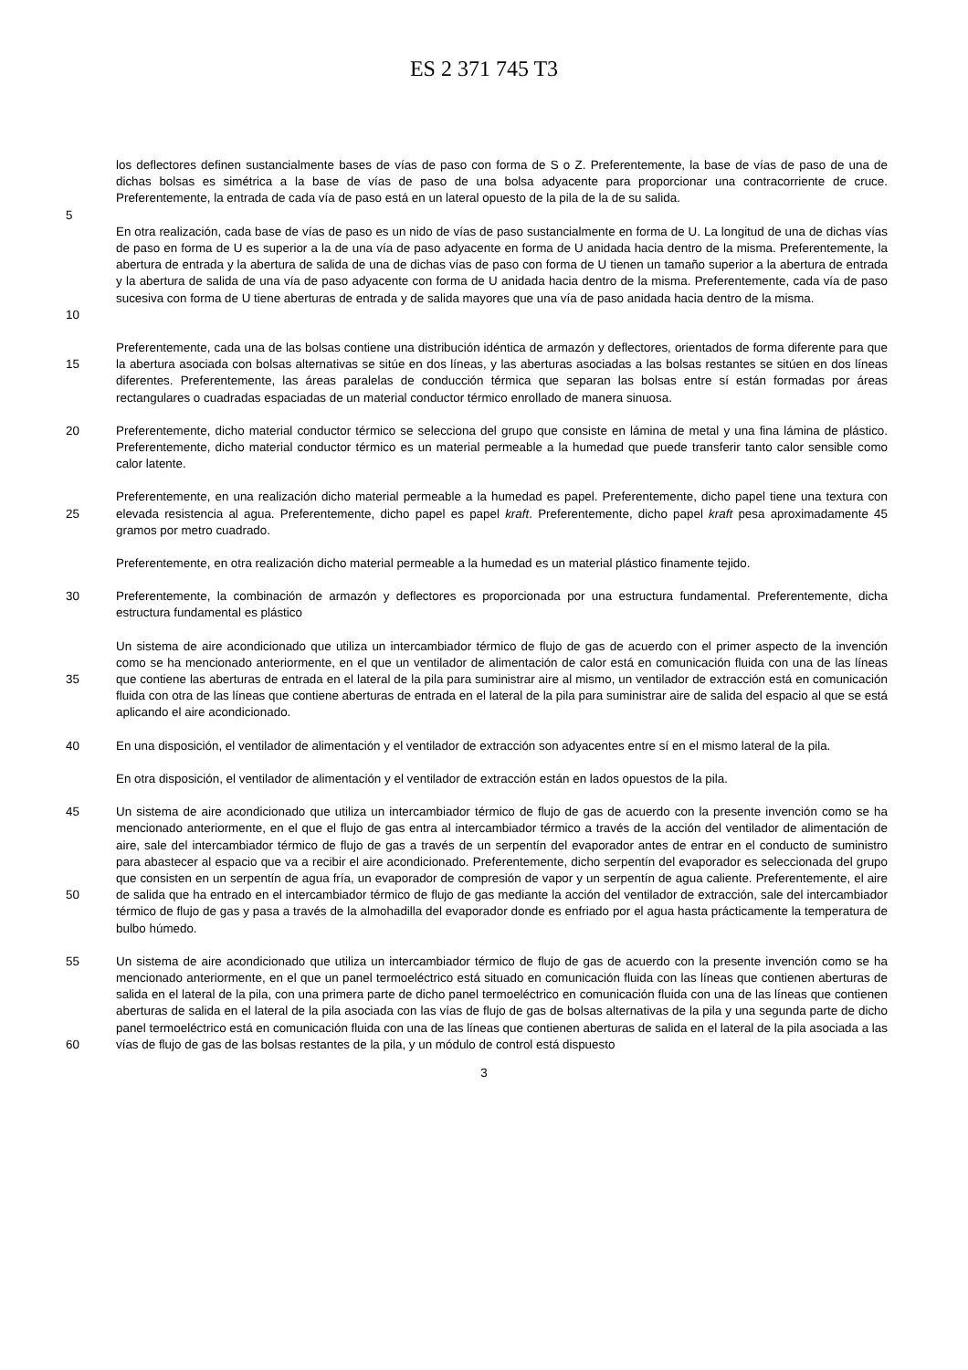ES 2 371 745 T3
los deflectores definen sustancialmente bases de vías de paso con forma de S o Z. Preferentemente, la base de vías de paso de una de dichas bolsas es simétrica a la base de vías de paso de una bolsa adyacente para proporcionar una contracorriente de cruce. Preferentemente, la entrada de cada vía de paso está en un lateral opuesto de la pila de la de su salida.
5
10 En otra realización, cada base de vías de paso es un nido de vías de paso sustancialmente en forma de U. La longitud de una de dichas vías de paso en forma de U es superior a la de una vía de paso adyacente en forma de U anidada hacia dentro de la misma. Preferentemente, la abertura de entrada y la abertura de salida de una de dichas vías de paso con forma de U tienen un tamaño superior a la abertura de entrada y la abertura de salida de una vía de paso adyacente con forma de U anidada hacia dentro de la misma. Preferentemente, cada vía de paso sucesiva con forma de U tiene aberturas de entrada y de salida mayores que una vía de paso anidada hacia dentro de la misma.
15 Preferentemente, cada una de las bolsas contiene una distribución idéntica de armazón y deflectores, orientados de forma diferente para que la abertura asociada con bolsas alternativas se sitúe en dos líneas, y las aberturas asociadas a las bolsas restantes se sitúen en dos líneas diferentes. Preferentemente, las áreas paralelas de conducción térmica que separan las bolsas entre sí están formadas por áreas rectangulares o cuadradas espaciadas de un material conductor térmico enrollado de manera sinuosa.
20 Preferentemente, dicho material conductor térmico se selecciona del grupo que consiste en lámina de metal y una fina lámina de plástico. Preferentemente, dicho material conductor térmico es un material permeable a la humedad que puede transferir tanto calor sensible como calor latente.
25 Preferentemente, en una realización dicho material permeable a la humedad es papel. Preferentemente, dicho papel tiene una textura con elevada resistencia al agua. Preferentemente, dicho papel es papel kraft. Preferentemente, dicho papel kraft pesa aproximadamente 45 gramos por metro cuadrado.
Preferentemente, en otra realización dicho material permeable a la humedad es un material plástico finamente tejido.
30 Preferentemente, la combinación de armazón y deflectores es proporcionada por una estructura fundamental. Preferentemente, dicha estructura fundamental es plástico
35 Un sistema de aire acondicionado que utiliza un intercambiador térmico de flujo de gas de acuerdo con el primer aspecto de la invención como se ha mencionado anteriormente, en el que un ventilador de alimentación de calor está en comunicación fluida con una de las líneas que contiene las aberturas de entrada en el lateral de la pila para suministrar aire al mismo, un ventilador de extracción está en comunicación fluida con otra de las líneas que contiene aberturas de entrada en el lateral de la pila para suministrar aire de salida del espacio al que se está aplicando el aire acondicionado.
40 En una disposición, el ventilador de alimentación y el ventilador de extracción son adyacentes entre sí en el mismo lateral de la pila.
En otra disposición, el ventilador de alimentación y el ventilador de extracción están en lados opuestos de la pila.
45
50
Un sistema de aire acondicionado que utiliza un intercambiador térmico de flujo de gas de acuerdo con la presente invención como se ha mencionado anteriormente, en el que el flujo de gas entra al intercambiador térmico a través de la acción del ventilador de alimentación de aire, sale del intercambiador térmico de flujo de gas a través de un serpentín del evaporador antes de entrar en el conducto de suministro para abastecer al espacio que va a recibir el aire acondicionado. Preferentemente, dicho serpentín del evaporador es seleccionada del grupo que consisten en un serpentín de agua fría, un evaporador de compresión de vapor y un serpentín de agua caliente. Preferentemente, el aire de salida que ha entrado en el intercambiador térmico de flujo de gas mediante la acción del ventilador de extracción, sale del intercambiador térmico de flujo de gas y pasa a través de la almohadilla del evaporador donde es enfriado por el agua hasta prácticamente la temperatura de bulbo húmedo.
55
60
Un sistema de aire acondicionado que utiliza un intercambiador térmico de flujo de gas de acuerdo con la presente invención como se ha mencionado anteriormente, en el que un panel termoeléctrico está situado en comunicación fluida con las líneas que contienen aberturas de salida en el lateral de la pila, con una primera parte de dicho panel termoeléctrico en comunicación fluida con una de las líneas que contienen aberturas de salida en el lateral de la pila asociada con las vías de flujo de gas de bolsas alternativas de la pila y una segunda parte de dicho panel termoeléctrico está en comunicación fluida con una de las líneas que contienen aberturas de salida en el lateral de la pila asociada a las vías de flujo de gas de las bolsas restantes de la pila, y un módulo de control está dispuesto
3